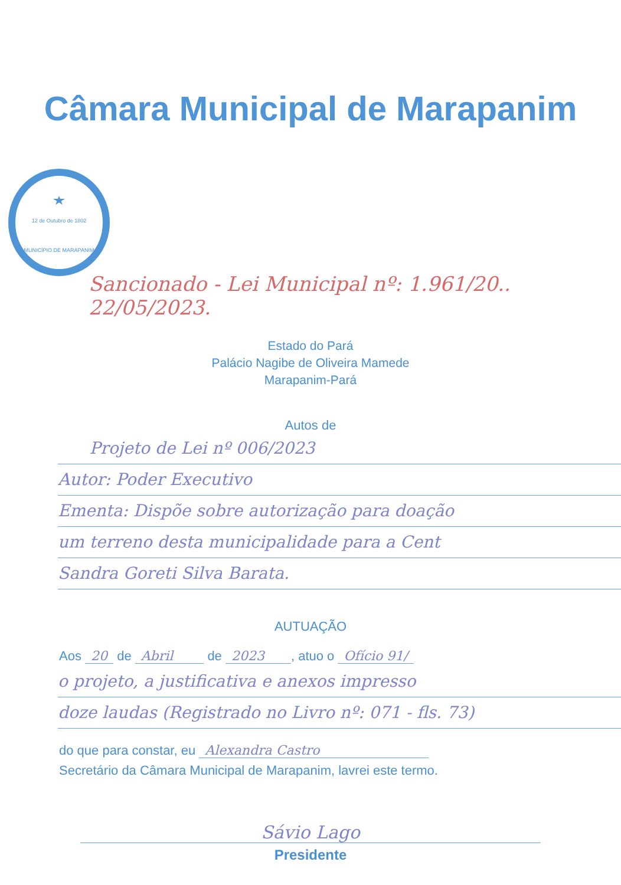Câmara Municipal de Marapanim
12 de Outubro de 1802
MUNICÍPIO DE MARAPANIM
Sancionado - Lei Municipal nº: 1.961/20.. 22/05/2023.
Estado do Pará
Palácio Nagibe de Oliveira Mamede
Marapanim-Pará
Autos de
Projeto de Lei nº 006/2023
Autor: Poder Executivo
Ementa: Dispõe sobre autorização para doação
um terreno desta municipalidade para a Cent
Sandra Goreti Silva Barata.
AUTUAÇÃO
Aos 20 de Abril de 2023 , atuo o Ofício 91/
o projeto, a justificativa e anexos impresso
doze laudas (Registrado no Livro nº: 071 - fls. 73)
do que para constar, eu Alexandra Castro
Secretário da Câmara Municipal de Marapanim, lavrei este termo.
Sávio Lago
Presidente